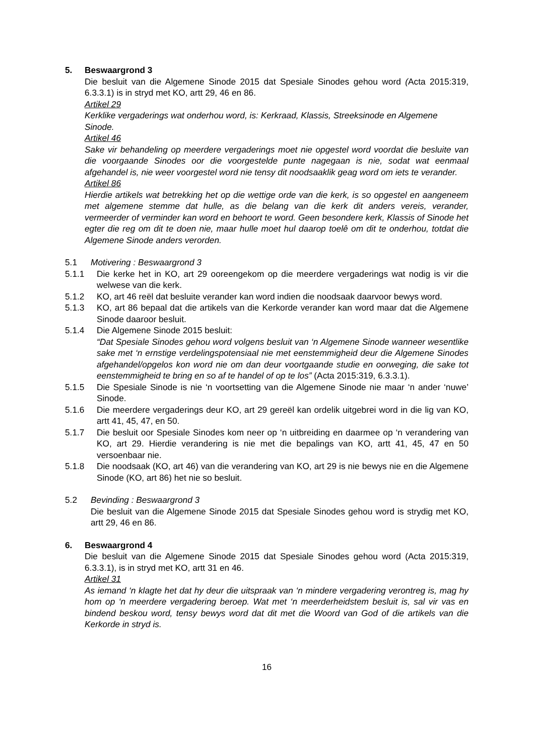5. Beswaargrond 3
Die besluit van die Algemene Sinode 2015 dat Spesiale Sinodes gehou word (Acta 2015:319, 6.3.3.1) is in stryd met KO, artt 29, 46 en 86.
Artikel 29
Kerklike vergaderings wat onderhou word, is: Kerkraad, Klassis, Streeksinode en Algemene Sinode.
Artikel 46
Sake vir behandeling op meerdere vergaderings moet nie opgestel word voordat die besluite van die voorgaande Sinodes oor die voorgestelde punte nagegaan is nie, sodat wat eenmaal afgehandel is, nie weer voorgestel word nie tensy dit noodsaaklik geag word om iets te verander.
Artikel 86
Hierdie artikels wat betrekking het op die wettige orde van die kerk, is so opgestel en aangeneem met algemene stemme dat hulle, as die belang van die kerk dit anders vereis, verander, vermeerder of verminder kan word en behoort te word. Geen besondere kerk, Klassis of Sinode het egter die reg om dit te doen nie, maar hulle moet hul daarop toelê om dit te onderhou, totdat die Algemene Sinode anders verorden.
5.1 Motivering : Beswaargrond 3
5.1.1 Die kerke het in KO, art 29 ooreengekom op die meerdere vergaderings wat nodig is vir die welwese van die kerk.
5.1.2 KO, art 46 reël dat besluite verander kan word indien die noodsaak daarvoor bewys word.
5.1.3 KO, art 86 bepaal dat die artikels van die Kerkorde verander kan word maar dat die Algemene Sinode daaroor besluit.
5.1.4 Die Algemene Sinode 2015 besluit:
“Dat Spesiale Sinodes gehou word volgens besluit van ‘n Algemene Sinode wanneer wesentlike sake met ‘n ernstige verdelingspotensiaal nie met eenstemmigheid deur die Algemene Sinodes afgehandel/opgelos kon word nie om dan deur voortgaande studie en oorweging, die sake tot eenstemmigheid te bring en so af te handel of op te los” (Acta 2015:319, 6.3.3.1).
5.1.5 Die Spesiale Sinode is nie ‘n voortsetting van die Algemene Sinode nie maar ‘n ander ‘nuwe’ Sinode.
5.1.6 Die meerdere vergaderings deur KO, art 29 gereël kan ordelik uitgebrei word in die lig van KO, artt 41, 45, 47, en 50.
5.1.7 Die besluit oor Spesiale Sinodes kom neer op ‘n uitbreiding en daarmee op ‘n verandering van KO, art 29. Hierdie verandering is nie met die bepalings van KO, artt 41, 45, 47 en 50 versoenbaar nie.
5.1.8 Die noodsaak (KO, art 46) van die verandering van KO, art 29 is nie bewys nie en die Algemene Sinode (KO, art 86) het nie so besluit.
5.2 Bevinding : Beswaargrond 3
Die besluit van die Algemene Sinode 2015 dat Spesiale Sinodes gehou word is strydig met KO, artt 29, 46 en 86.
6. Beswaargrond 4
Die besluit van die Algemene Sinode 2015 dat Spesiale Sinodes gehou word (Acta 2015:319, 6.3.3.1), is in stryd met KO, artt 31 en 46.
Artikel 31
As iemand ‘n klagte het dat hy deur die uitspraak van ‘n mindere vergadering verontreg is, mag hy hom op ‘n meerdere vergadering beroep. Wat met ‘n meerderheidstem besluit is, sal vir vas en bindend beskou word, tensy bewys word dat dit met die Woord van God of die artikels van die Kerkorde in stryd is.
16